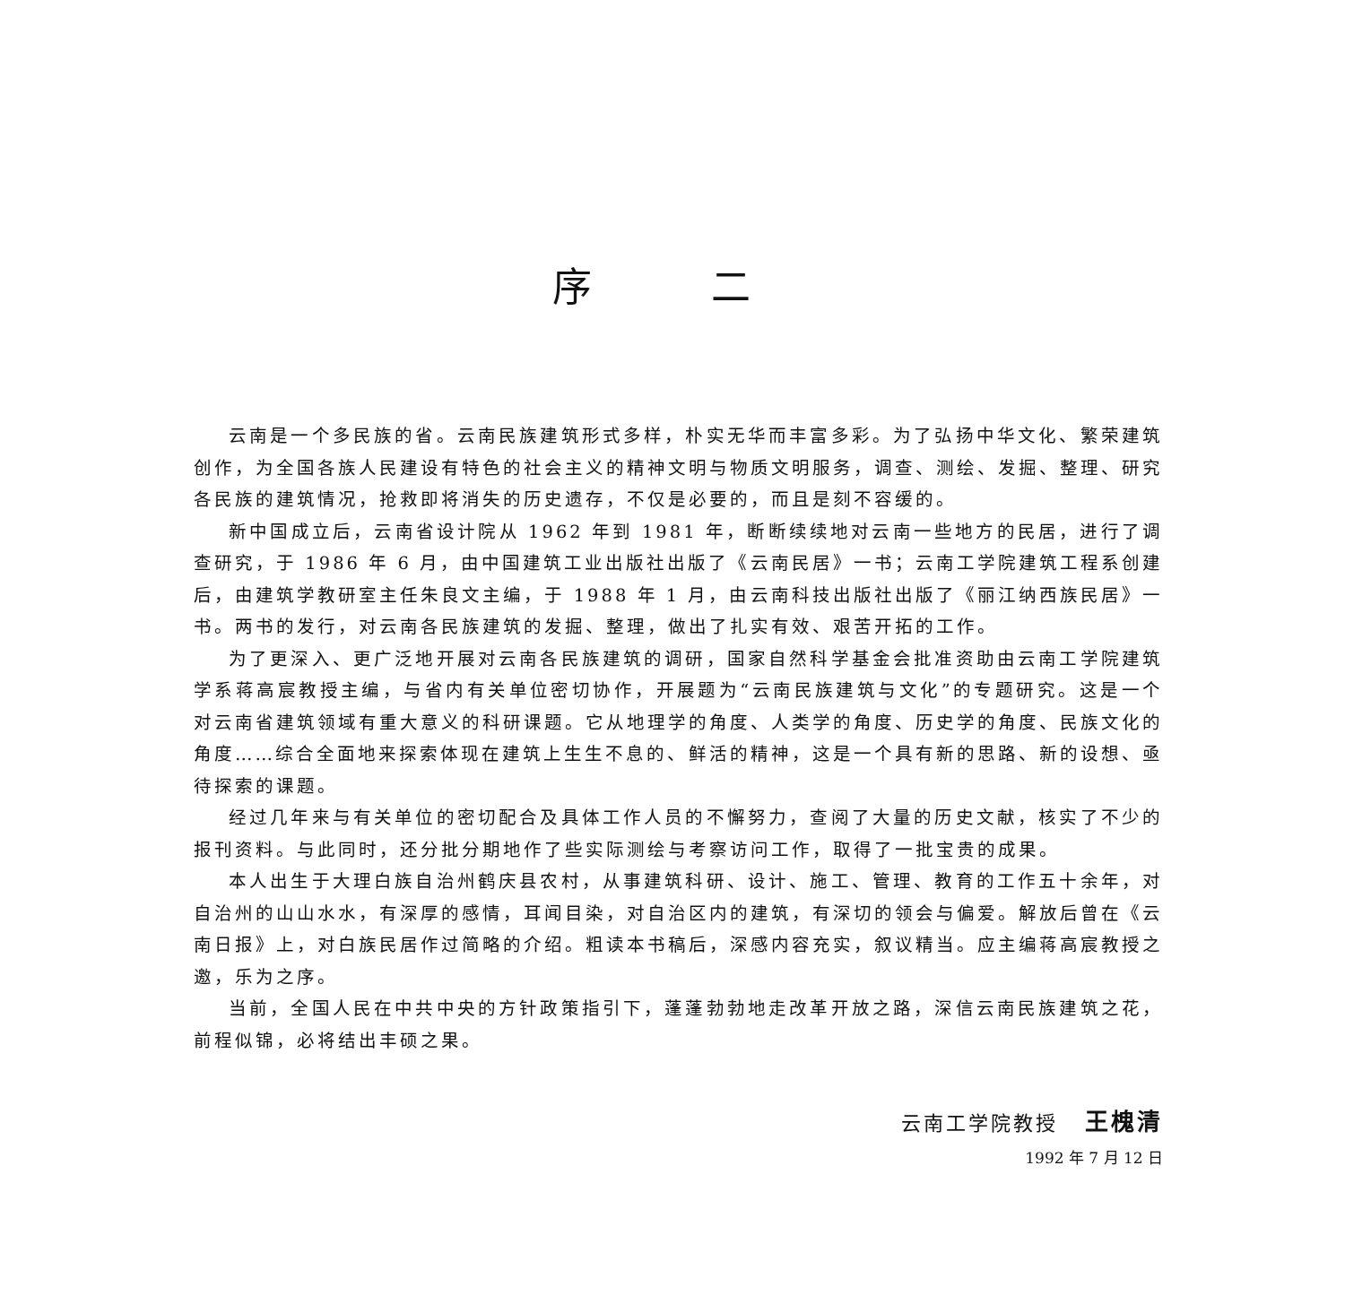序 二
云南是一个多民族的省。云南民族建筑形式多样，朴实无华而丰富多彩。为了弘扬中华文化、繁荣建筑创作，为全国各族人民建设有特色的社会主义的精神文明与物质文明服务，调查、测绘、发掘、整理、研究各民族的建筑情况，抢救即将消失的历史遗存，不仅是必要的，而且是刻不容缓的。
新中国成立后，云南省设计院从 1962 年到 1981 年，断断续续地对云南一些地方的民居，进行了调查研究，于 1986 年 6 月，由中国建筑工业出版社出版了《云南民居》一书；云南工学院建筑工程系创建后，由建筑学教研室主任朱良文主编，于 1988 年 1 月，由云南科技出版社出版了《丽江纳西族民居》一书。两书的发行，对云南各民族建筑的发掘、整理，做出了扎实有效、艰苦开拓的工作。
为了更深入、更广泛地开展对云南各民族建筑的调研，国家自然科学基金会批准资助由云南工学院建筑学系蒋高宸教授主编，与省内有关单位密切协作，开展题为“云南民族建筑与文化”的专题研究。这是一个对云南省建筑领域有重大意义的科研课题。它从地理学的角度、人类学的角度、历史学的角度、民族文化的角度……综合全面地来探索体现在建筑上生生不息的、鲜活的精神，这是一个具有新的思路、新的设想、亟待探索的课题。
经过几年来与有关单位的密切配合及具体工作人员的不懈努力，查阅了大量的历史文献，核实了不少的报刊资料。与此同时，还分批分期地作了些实际测绘与考察访问工作，取得了一批宝贵的成果。
本人出生于大理白族自治州鹤庆县农村，从事建筑科研、设计、施工、管理、教育的工作五十余年，对自治州的山山水水，有深厚的感情，耳闻目染，对自治区内的建筑，有深切的领会与偏爱。解放后曾在《云南日报》上，对白族民居作过简略的介绍。粗读本书稿后，深感内容充实，叙议精当。应主编蒋高宸教授之邀，乐为之序。
当前，全国人民在中共中央的方针政策指引下，蓬蓬勃勃地走改革开放之路，深信云南民族建筑之花，前程似锦，必将结出丰硕之果。
云南工学院教授 王槐清
1992 年 7 月 12 日